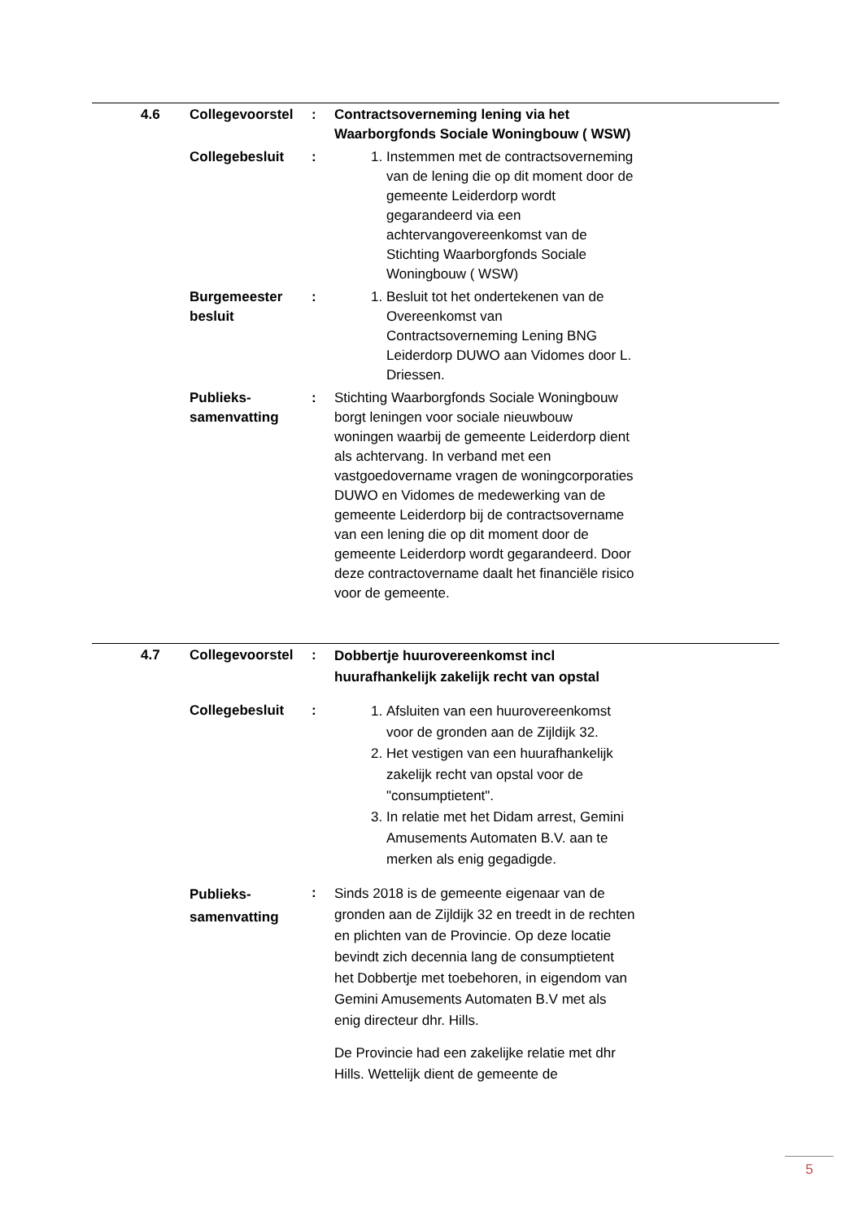| 4.6 | Collegevoorstel | : | Contractsoverneming lening via het Waarborgfonds Sociale Woningbouw ( WSW) | |
| | Collegebesluit | : | 1. Instemmen met de contractsoverneming van de lening die op dit moment door de gemeente Leiderdorp wordt gegarandeerd via een achtervangovereenkomst van de Stichting Waarborgfonds Sociale Woningbouw ( WSW) | |
| | Burgemeester besluit | : | 1. Besluit tot het ondertekenen van de Overeenkomst van Contractsoverneming Lening BNG Leiderdorp DUWO aan Vidomes door L. Driessen. | |
| | Publieks- samenvatting | : | Stichting Waarborgfonds Sociale Woningbouw borgt leningen voor sociale nieuwbouw woningen waarbij de gemeente Leiderdorp dient als achtervang. In verband met een vastgoedovername vragen de woningcorporaties DUWO en Vidomes de medewerking van de gemeente Leiderdorp bij de contractsovername van een lening die op dit moment door de gemeente Leiderdorp wordt gegarandeerd. Door deze contractovername daalt het financiële risico voor de gemeente. | |
| 4.7 | Collegevoorstel | : | Dobbertje huurovereenkomst incl huurafhankelijk zakelijk recht van opstal | |
| | Collegebesluit | : | 1. Afsluiten van een huurovereenkomst voor de gronden aan de Zijldijk 32. 2. Het vestigen van een huurafhankelijk zakelijk recht van opstal voor de "consumptietent". 3. In relatie met het Didam arrest, Gemini Amusements Automaten B.V. aan te merken als enig gegadigde. | |
| | Publieks- samenvatting | : | Sinds 2018 is de gemeente eigenaar van de gronden aan de Zijldijk 32 en treedt in de rechten en plichten van de Provincie. Op deze locatie bevindt zich decennia lang de consumptietent het Dobbertje met toebehoren, in eigendom van Gemini Amusements Automaten B.V met als enig directeur dhr. Hills. De Provincie had een zakelijke relatie met dhr Hills. Wettelijk dient de gemeente de | |
5